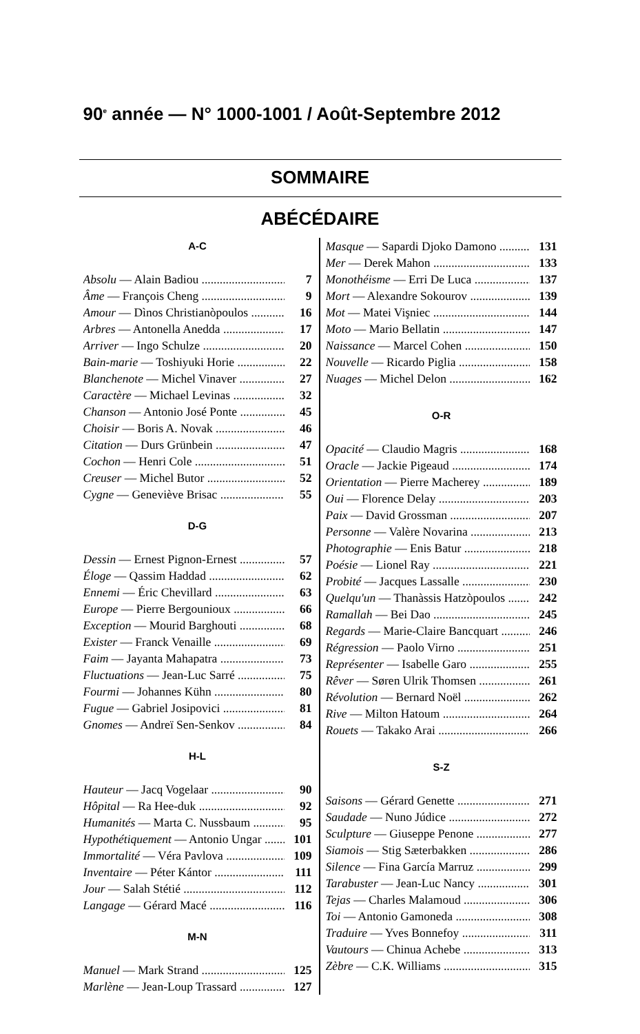90<sup>e</sup> année — N° 1000-1001 / Août-Septembre 2012
SOMMAIRE
ABÉCÉDAIRE
A-C
Absolu — Alain Badiou 7
Âme — François Cheng 9
Amour — Dìnos Christianòpoulos 16
Arbres — Antonella Anedda 17
Arriver — Ingo Schulze 20
Bain-marie — Toshiyuki Horie 22
Blanchenote — Michel Vinaver 27
Caractère — Michael Levinas 32
Chanson — Antonio José Ponte 45
Choisir — Boris A. Novak 46
Citation — Durs Grünbein 47
Cochon — Henri Cole 51
Creuser — Michel Butor 52
Cygne — Geneviève Brisac 55
D-G
Dessin — Ernest Pignon-Ernest 57
Éloge — Qassim Haddad 62
Ennemi — Éric Chevillard 63
Europe — Pierre Bergounioux 66
Exception — Mourid Barghouti 68
Exister — Franck Venaille 69
Faim — Jayanta Mahapatra 73
Fluctuations — Jean-Luc Sarré 75
Fourmi — Johannes Kühn 80
Fugue — Gabriel Josipovici 81
Gnomes — Andreï Sen-Senkov 84
H-L
Hauteur — Jacq Vogelaar 90
Hôpital — Ra Hee-duk 92
Humanités — Marta C. Nussbaum 95
Hypothétiquement — Antonio Ungar 101
Immortalité — Véra Pavlova 109
Inventaire — Péter Kántor 111
Jour — Salah Stétié 112
Langage — Gérard Macé 116
M-N
Manuel — Mark Strand 125
Marlène — Jean-Loup Trassard 127
Masque — Sapardi Djoko Damono 131
Mer — Derek Mahon 133
Monothéisme — Erri De Luca 137
Mort — Alexandre Sokourov 139
Mot — Matei Vişniec 144
Moto — Mario Bellatin 147
Naissance — Marcel Cohen 150
Nouvelle — Ricardo Piglia 158
Nuages — Michel Delon 162
O-R
Opacité — Claudio Magris 168
Oracle — Jackie Pigeaud 174
Orientation — Pierre Macherey 189
Oui — Florence Delay 203
Paix — David Grossman 207
Personne — Valère Novarina 213
Photographie — Enis Batur 218
Poésie — Lionel Ray 221
Probité — Jacques Lassalle 230
Quelqu'un — Thanàssis Hatzòpoulos 242
Ramallah — Bei Dao 245
Regards — Marie-Claire Bancquart 246
Régression — Paolo Virno 251
Représenter — Isabelle Garo 255
Rêver — Søren Ulrik Thomsen 261
Révolution — Bernard Noël 262
Rive — Milton Hatoum 264
Rouets — Takako Arai 266
S-Z
Saisons — Gérard Genette 271
Saudade — Nuno Júdice 272
Sculpture — Giuseppe Penone 277
Siamois — Stig Sæterbakken 286
Silence — Fina García Marruz 299
Tarabuster — Jean-Luc Nancy 301
Tejas — Charles Malamoud 306
Toi — Antonio Gamoneda 308
Traduire — Yves Bonnefoy 311
Vautours — Chinua Achebe 313
Zèbre — C.K. Williams 315